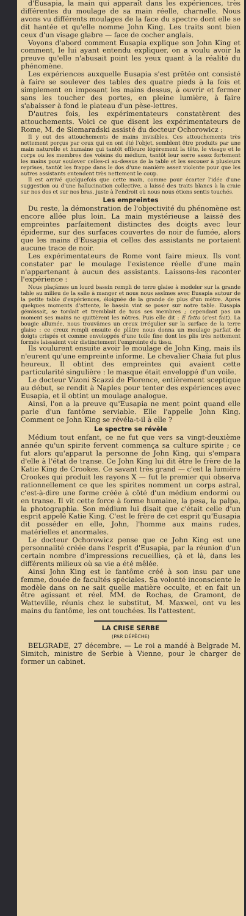d'Eusapia, la main qui apparaît dans les expériences, très différentes du moulage de sa main réelle, charnelle. Nous avons vu différents moulages de la face du spectre dont elle se dit hantée et qu'elle nomme John King. Les traits sont bien ceux d'un visage glabre — face de cocher anglais.
Voyons d'abord comment Eusapia explique son John King et comment, le lui ayant entendu expliquer, on a voulu avoir la preuve qu'elle n'abusait point les yeux quant à la réalité du phénomène.
Les expériences auxquelle Eusapia s'est prêtée ont consisté à faire se soulever des tables des quatre pieds à la fois et simplement en imposant les mains dessus, à ouvrir et fermer sans les toucher des portes, en pleine lumière, à faire s'abaisser à fond le plateau d'un pèse-lettres.
D'autres fois, les expérimentateurs constatèrent des attouchements. Voici ce que disent les expérimentateurs de Rome, M. de Siemaradski assisté du docteur Ochorowicz :
Il y eut des attouchements de mains invisibles. Ces attouchements très nettement perçus par ceux qui en ont été l'objet, semblent être produits par une main naturelle et humaine qui tantôt effleure légèrement la tête, le visage et le corps ou les membres des voisins du médium, tantôt leur serre assez fortement les mains pour soulever celles-ci au-dessus de la table et les secouer à plusieurs reprises, tantôt les frappe dans le dos d'une manière assez violente pour que les autres assistants entendent très nettement le coup.
Il est arrivé quelquefois que cette main, comme pour écarter l'idée d'une suggestion ou d'une hallucination collective, a laissé des traits blancs à la craie sur nos dos et sur nos bras, juste à l'endroit où nous nous étions sentis touchés.
Les empreintes
Du reste, la démonstration de l'objectivité du phénomène est encore allée plus loin. La main mystérieuse a laissé des empreintes parfaitement distinctes des doigts avec leur épiderme, sur des surfaces couvertes de noir de fumée, alors que les mains d'Eusapia et celles des assistants ne portaient aucune trace de noir.
Les expérimentateurs de Rome vont faire mieux. Ils vont constater par le moulage l'existence réelle d'une main n'appartenant à aucun des assistants. Laissons-les raconter l'expérience :
Nous plaçâmes un lourd bassin rempli de terre glaise à modeler sur la grande table au milieu de la salle à manger et nous nous assîmes avec Eusapia autour de la petite table d'expériences, éloignée de la grande de plus d'un mètre. Après quelques moments d'attente, le bassin vint se poser sur notre table. Eusapia gémissait, se tordait et tremblait de tous ses membres ; cependant pas un moment ses mains ne quittèrent les nôtres. Puis elle dit : E fatto (c'est fait). La bougie allumée, nous trouvâmes un creux irrégulier sur la surface de la terre glaise : ce creux rempli ensuite de plâtre nous donna un moulage parfait de doigts crispés et comme enveloppés d'une toile fine dont les plis très nettement formés laissaient voir distinctement l'empreinte du tissu.
Ils voulurent ensuite avoir le moulage de John King, mais ils n'eurent qu'une empreinte informe. Le chevalier Chaïa fut plus heureux. Il obtint des empreintes qui avaient cette particularité singulière : le masque était enveloppé d'un voile.
Le docteur Vizoni Scazzi de Florence, entièrement sceptique au début, se rendit à Naples pour tenter des expériences avec Eusapia, et il obtint un moulage analogue.
Ainsi, l'on a la preuve qu'Eusapia ne ment point quand elle parle d'un fantôme serviable. Elle l'appelle John King. Comment ce John King se révéla-t-il à elle ?
Le spectre se révèle
Médium tout enfant, ce ne fut que vers sa vingt-deuxième année qu'un spirite fervent commença sa culture spirite ; ce fut alors qu'apparut la personne de John King, qui s'empara d'elle à l'état de transe. Ce John King lui dit être le frère de la Katie King de Crookes. Ce savant très grand — c'est la lumière Crookes qui produit les rayons X — fut le premier qui observa rationnellement ce que les spirites nomment un corps astral, c'est-à-dire une forme créée à côté d'un médium endormi ou en transe. Il vit cette force à forme humaine, la pesa, la palpa, la photographia. Son médium lui disait que c'était celle d'un esprit appelé Katie King. C'est le frère de cet esprit qu'Eusapia dit posséder en elle, John, l'homme aux mains rudes, matérielles et anormales.
Le docteur Ochorowicz pense que ce John King est une personnalité créée dans l'esprit d'Eusapia, par la réunion d'un certain nombre d'impressions recueillies, çà et là, dans les différents milieux où sa vie a été mêlée.
Ainsi John King est le fantôme créé à son insu par une femme, douée de facultés spéciales. Sa volonté inconsciente le modèle dans on ne sait quelle matière occulte, et en fait un être agissant et réel. MM. de Rochas, de Gramont, de Watteville, réunis chez le substitut, M. Maxwel, ont vu les mains du fantôme, les ont touchées. Ils l'attestent.
LA CRISE SERBE
(PAR DÉPÊCHE)
BELGRADE, 27 décembre. — Le roi a mandé à Belgrade M. Simitch, ministre de Serbie à Vienne, pour le charger de former un cabinet.